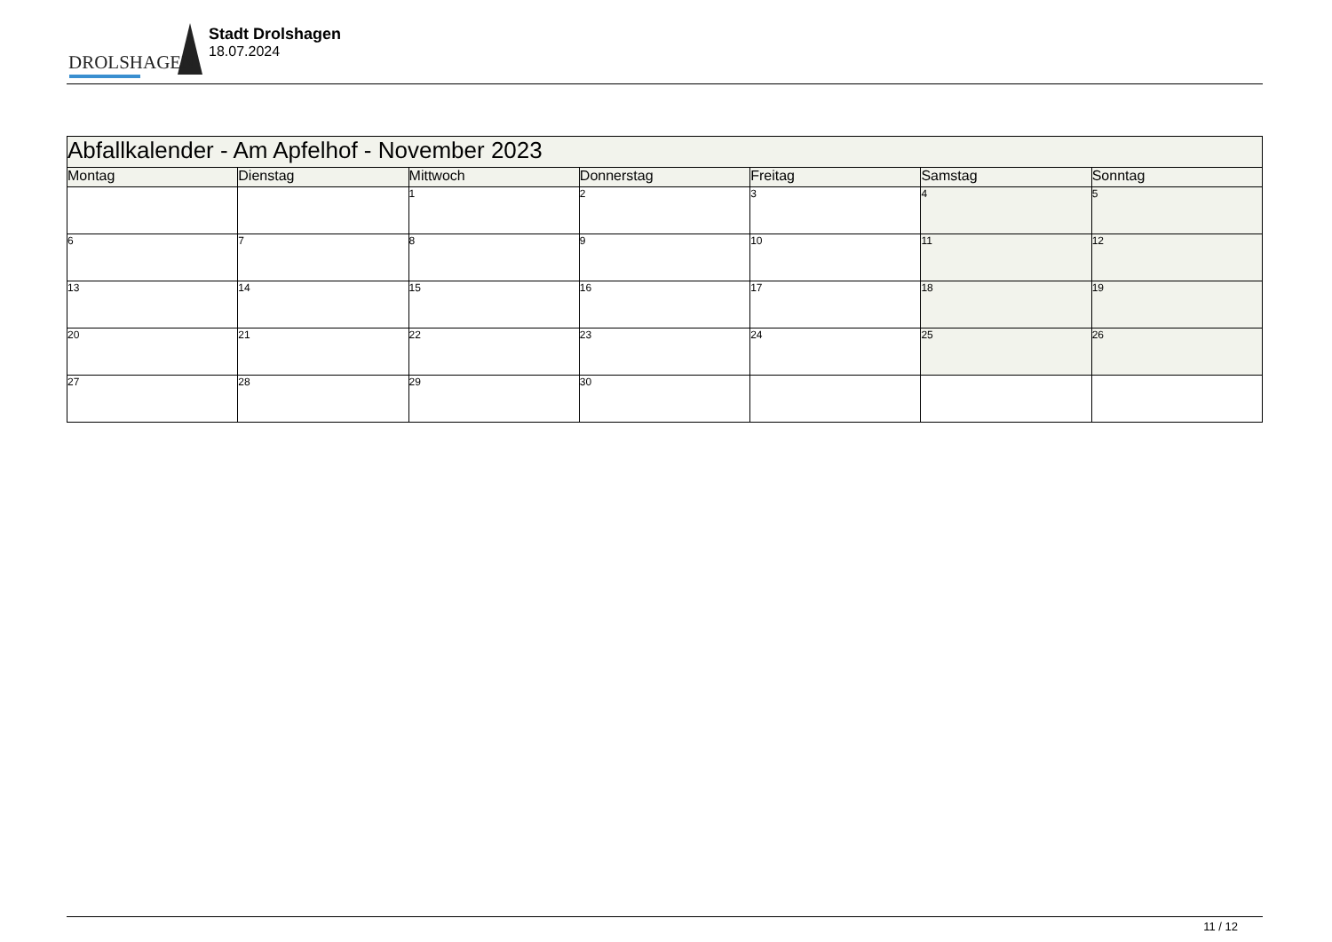DROLSHAGEN
Stadt Drolshagen
18.07.2024
| Abfallkalender - Am Apfelhof - November 2023 | | | | | | |
| Montag | Dienstag | Mittwoch | Donnerstag | Freitag | Samstag | Sonntag |
| | | 1 | 2 | 3 | 4 | 5 |
| 6 | 7 | 8 | 9 | 10 | 11 | 12 |
| 13 | 14 | 15 | 16 | 17 | 18 | 19 |
| 20 | 21 | 22 | 23 | 24 | 25 | 26 |
| 27 | 28 | 29 | 30 | | | |
11 / 12